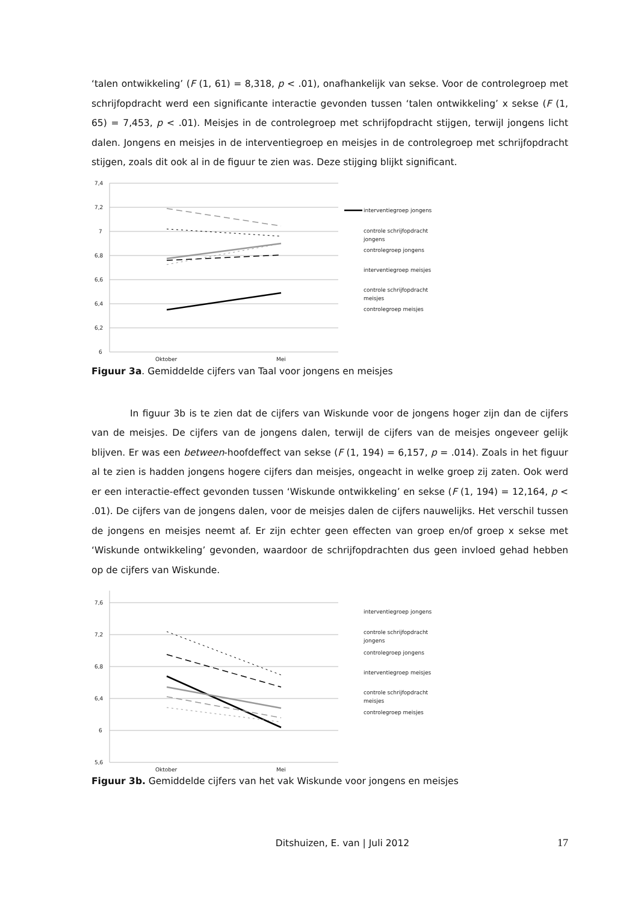‘talen ontwikkeling’ (F (1, 61) = 8,318, p < .01), onafhankelijk van sekse. Voor de controlegroep met schrijfopdracht werd een significante interactie gevonden tussen ‘talen ontwikkeling’ x sekse (F (1, 65) = 7,453, p < .01). Meisjes in de controlegroep met schrijfopdracht stijgen, terwijl jongens licht dalen. Jongens en meisjes in de interventiegroep en meisjes in de controlegroep met schrijfopdracht stijgen, zoals dit ook al in de figuur te zien was. Deze stijging blijkt significant.
7,4
7,2
7
6,8
6,6
6,4
6,2
6
Oktober
Mei
interventiegroep jongens
controle schrijfopdracht
jongens
controlegroep jongens
interventiegroep meisjes
controle schrijfopdracht
meisjes
controlegroep meisjes
Figuur 3a. Gemiddelde cijfers van Taal voor jongens en meisjes
In figuur 3b is te zien dat de cijfers van Wiskunde voor de jongens hoger zijn dan de cijfers van de meisjes. De cijfers van de jongens dalen, terwijl de cijfers van de meisjes ongeveer gelijk blijven. Er was een between-hoofdeffect van sekse (F (1, 194) = 6,157, p = .014). Zoals in het figuur al te zien is hadden jongens hogere cijfers dan meisjes, ongeacht in welke groep zij zaten. Ook werd er een interactie-effect gevonden tussen ‘Wiskunde ontwikkeling’ en sekse (F (1, 194) = 12,164, p < .01). De cijfers van de jongens dalen, voor de meisjes dalen de cijfers nauwelijks. Het verschil tussen de jongens en meisjes neemt af. Er zijn echter geen effecten van groep en/of groep x sekse met ‘Wiskunde ontwikkeling’ gevonden, waardoor de schrijfopdrachten dus geen invloed gehad hebben op de cijfers van Wiskunde.
7,6
7,2
6,8
6,4
6
5,6
interventiegroep jongens
controle schrijfopdracht
jongens
controlegroep jongens
interventiegroep meisjes
controle schrijfopdracht
meisjes
controlegroep meisjes
Oktober
Mei
Figuur 3b. Gemiddelde cijfers van het vak Wiskunde voor jongens en meisjes
Ditshuizen, E. van | Juli 2012 17